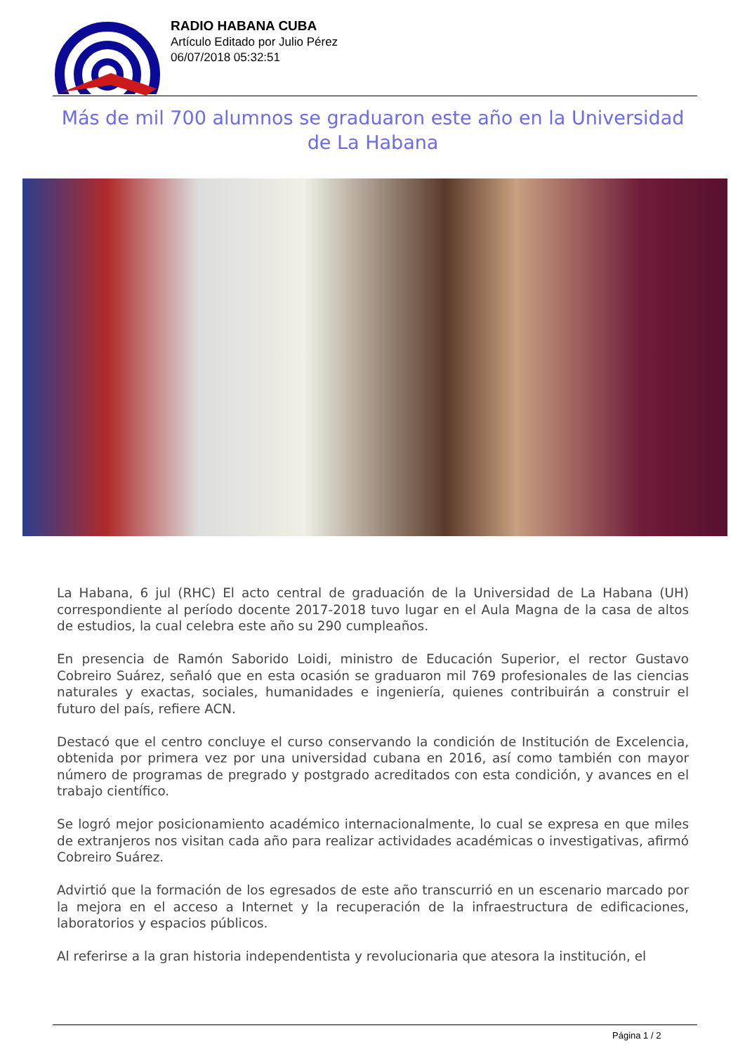RADIO HABANA CUBA
Artículo Editado por Julio Pérez
06/07/2018 05:32:51
Más de mil 700 alumnos se graduaron este año en la Universidad de La Habana
La Habana, 6 jul (RHC) El acto central de graduación de la Universidad de La Habana (UH) correspondiente al período docente 2017-2018 tuvo lugar en el Aula Magna de la casa de altos de estudios, la cual celebra este año su 290 cumpleaños.
En presencia de Ramón Saborido Loidi, ministro de Educación Superior, el rector Gustavo Cobreiro Suárez, señaló que en esta ocasión se graduaron mil 769 profesionales de las ciencias naturales y exactas, sociales, humanidades e ingeniería, quienes contribuirán a construir el futuro del país, refiere ACN.
Destacó que el centro concluye el curso conservando la condición de Institución de Excelencia, obtenida por primera vez por una universidad cubana en 2016, así como también con mayor número de programas de pregrado y postgrado acreditados con esta condición, y avances en el trabajo científico.
Se logró mejor posicionamiento académico internacionalmente, lo cual se expresa en que miles de extranjeros nos visitan cada año para realizar actividades académicas o investigativas, afirmó Cobreiro Suárez.
Advirtió que la formación de los egresados de este año transcurrió en un escenario marcado por la mejora en el acceso a Internet y la recuperación de la infraestructura de edificaciones, laboratorios y espacios públicos.
Al referirse a la gran historia independentista y revolucionaria que atesora la institución, el
Página 1 / 2